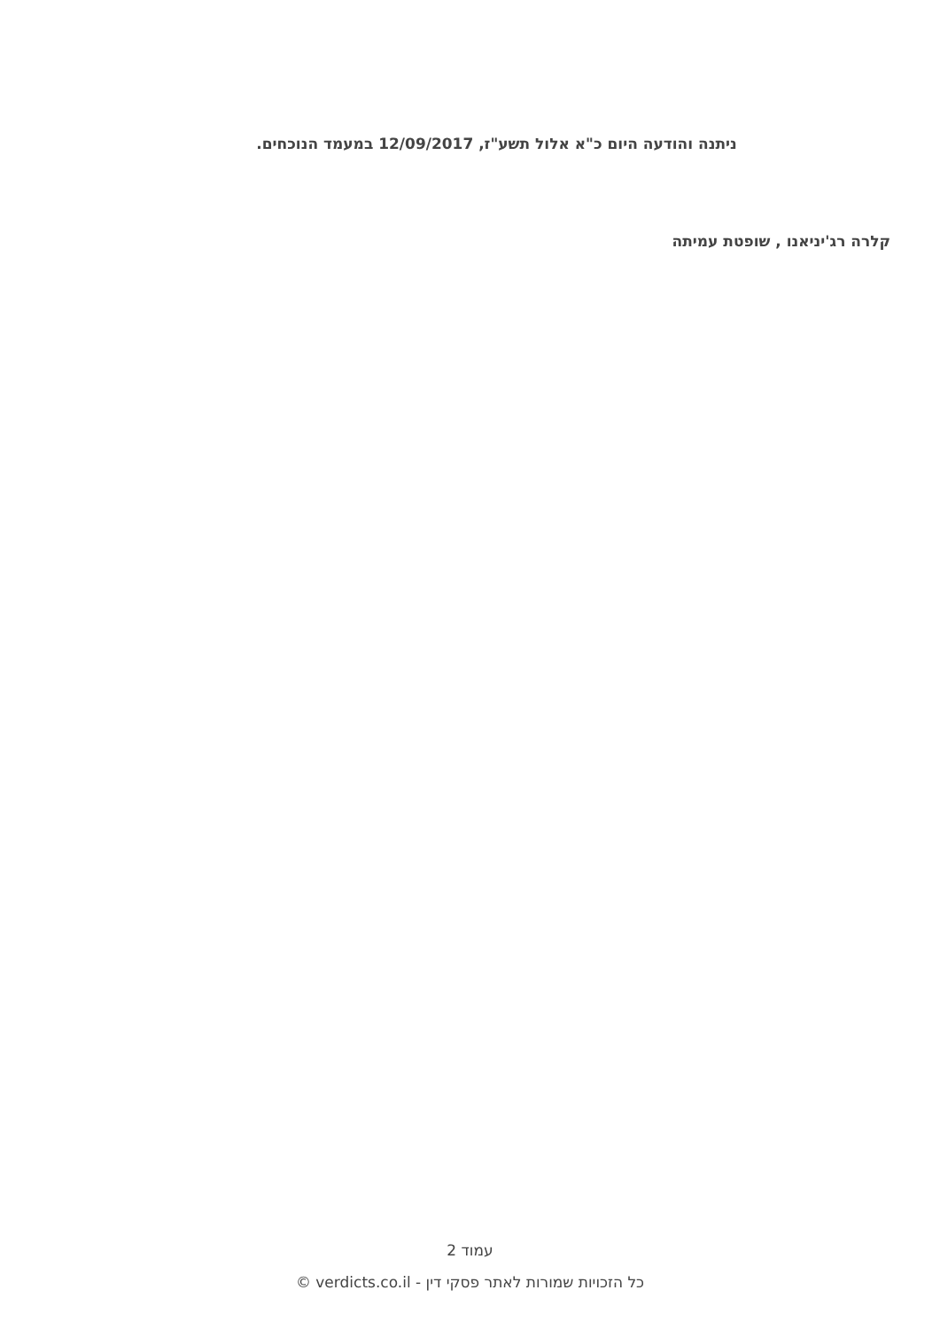ניתנה והודעה היום כ"א אלול תשע"ז, 12/09/2017 במעמד הנוכחים.
קלרה רג'יניאנו , שופטת עמיתה
עמוד 2
כל הזכויות שמורות לאתר פסקי דין - verdicts.co.il ©